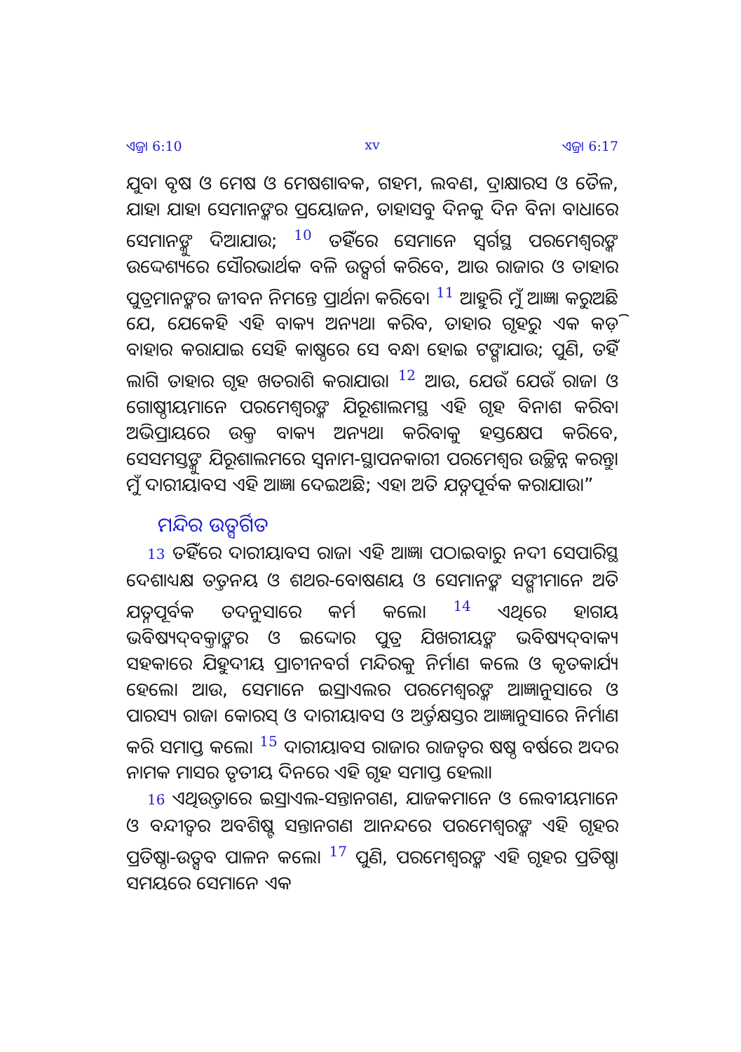ଏଜ୍ରା 6:10 xv ଏଜ୍ରା 6:17
ଯୁବା ବୃଷ ଓ ମେଷ ଓ ମେଷଶାବକ, ଗହମ, ଲବଣ, ଦ୍ରାକ୍ଷାରସ ଓ ତୈଳ, ଯାହା ଯାହା ସେମାନଙ୍କର ପ୍ରୟୋଜନ, ତାହାସବୁ ଦିନକୁ ଦିନ ବିନା ବାଧାରେ ସେମାନଙ୍କୁ ଦିଆଯାଉ; <sup>10</sup> ତହିଁରେ ସେମାନେ ସ୍ୱର୍ଗସ୍ଥ ପରମେଶ୍ୱରଙ୍କ ଉଦ୍ଦେଶ୍ୟରେ ସୌରଭାର୍ଥକ ବଳି ଉତ୍ସର୍ଗ କରିବେ, ଆଉ ରାଜାର ଓ ତାହାର ପୁତ୍ରମାନଙ୍କର ଜୀବନ ନିମନ୍ତେ ପ୍ରାର୍ଥନା କରିବେ। <sup>11</sup> ଆହୁରି ମୁଁ ଆଜ୍ଞା କରୁଅଛି ଯେ, ଯେକେହି ଏହି ବାକ୍ୟ ଅନ୍ୟଥା କରିବ, ତାହାର ଗୃହରୁ ଏକ କଡ଼ି ବାହାର କରାଯାଇ ସେହି କାଷ୍ଠରେ ସେ ବନ୍ଧା ହୋଇ ଟଙ୍ଗାଯାଉ; ପୁଣି, ତହିଁ ଲାଗି ତାହାର ଗୃହ ଖତରାଶି କରାଯାଉ। <sup>12</sup> ଆଉ, ଯେଉଁ ଯେଉଁ ରାଜା ଓ ଗୋଷ୍ଠୀୟମାନେ ପରମେଶ୍ୱରଙ୍କ ଯିରୂଶାଲମସ୍ଥ ଏହି ଗୃହ ବିନାଶ କରିବା ଅଭିପ୍ରାୟରେ ଉକ୍ତ ବାକ୍ୟ ଅନ୍ୟଥା କରିବାକୁ ହସ୍ତକ୍ଷେପ କରିବେ, ସେସମସ୍ତଙ୍କୁ ଯିରୂଶାଲମରେ ସ୍ୱନାମ-ସ୍ଥାପନକାରୀ ପରମେଶ୍ୱର ଉଚ୍ଛିନ୍ନ କରନ୍ତୁ। ମୁଁ ଦାରୀୟାବସ ଏହି ଆଜ୍ଞା ଦେଇଅଛି; ଏହା ଅତି ଯତ୍ନପୂର୍ବକ କରାଯାଉ।”
ମନ୍ଦିର ଉତ୍ସର୍ଗିତ
13 ତହିଁରେ ଦାରୀୟାବସ ରାଜା ଏହି ଆଜ୍ଞା ପଠାଇବାରୁ ନଦୀ ସେପାରିସ୍ଥ ଦେଶାଧ୍ୟକ୍ଷ ତତ୍ତନୟ ଓ ଶଥର-ବୋଷଣୟ ଓ ସେମାନଙ୍କ ସଙ୍ଗୀମାନେ ଅତି ଯତ୍ନପୂର୍ବକ ତଦନୁସାରେ କର୍ମ କଲେ। <sup>14</sup> ଏଥିରେ ହାଗୟ ଭବିଷ୍ୟଦ୍‍ବକ୍ତାଙ୍କର ଓ ଇଦ୍ଦୋର ପୁତ୍ର ଯିଖରୀୟଙ୍କ ଭବିଷ୍ୟଦ୍‍ବାକ୍ୟ ସହକାରେ ଯିହୁଦୀୟ ପ୍ରାଚୀନବର୍ଗ ମନ୍ଦିରକୁ ନିର୍ମାଣ କଲେ ଓ କୃତକାର୍ଯ୍ୟ ହେଲେ। ଆଉ, ସେମାନେ ଇସ୍ରାଏଲର ପରମେଶ୍ୱରଙ୍କ ଆଜ୍ଞାନୁସାରେ ଓ ପାରସ୍ୟ ରାଜା କୋରସ୍ ଓ ଦାରୀୟାବସ ଓ ଅର୍ତ୍ତକ୍ଷସ୍ତର ଆଜ୍ଞାନୁସାରେ ନିର୍ମାଣ କରି ସମାପ୍ତ କଲେ। <sup>15</sup> ଦାରୀୟାବସ ରାଜାର ରାଜତ୍ୱର ଷଷ୍ଠ ବର୍ଷରେ ଅଦର ନାମକ ମାସର ତୃତୀୟ ଦିନରେ ଏହି ଗୃହ ସମାପ୍ତ ହେଲା।
16 ଏଥିଉତ୍ତାରେ ଇସ୍ରାଏଲ-ସନ୍ତାନଗଣ, ଯାଜକମାନେ ଓ ଲେବୀୟମାନେ ଓ ବନ୍ଦୀତ୍ୱର ଅବଶିଷ୍ଟ ସନ୍ତାନଗଣ ଆନନ୍ଦରେ ପରମେଶ୍ୱରଙ୍କ ଏହି ଗୃହର ପ୍ରତିଷ୍ଠା-ଉତ୍ସବ ପାଳନ କଲେ। <sup>17</sup> ପୁଣି, ପରମେଶ୍ୱରଙ୍କ ଏହି ଗୃହର ପ୍ରତିଷ୍ଠା ସମୟରେ ସେମାନେ ଏକ